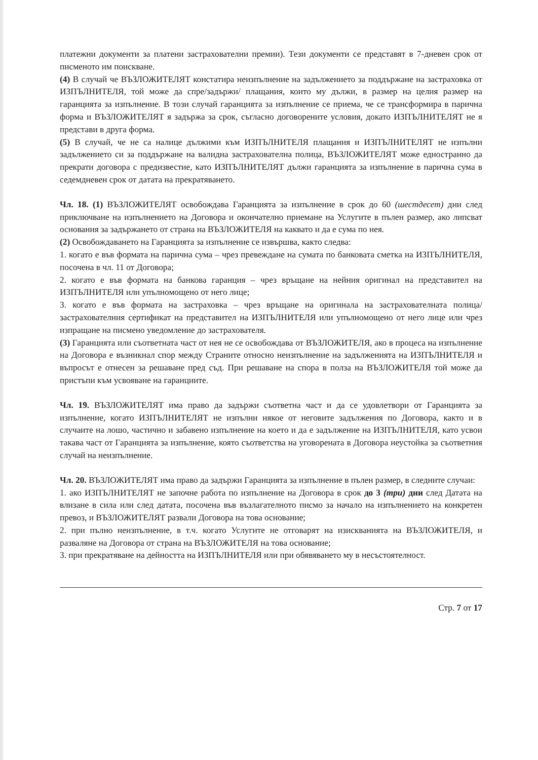платежни документи за платени застрахователни премии). Тези документи се представят в 7-дневен срок от писменото им поискване.
(4) В случай че ВЪЗЛОЖИТЕЛЯТ констатира неизпълнение на задължението за поддържане на застраховка от ИЗПЪЛНИТЕЛЯ, той може да спре/задържи/ плащания, които му дължи, в размер на целия размер на гаранцията за изпълнение. В този случай гаранцията за изпълнение се приема, че се трансформира в парична форма и ВЪЗЛОЖИТЕЛЯТ я задържа за срок, съгласно договорените условия, докато ИЗПЪЛНИТЕЛЯТ не я представи в друга форма.
(5) В случай, че не са налице дължими към ИЗПЪЛНИТЕЛЯ плащания и ИЗПЪЛНИТЕЛЯТ не изпълни задължението си за поддържане на валидна застрахователна полица, ВЪЗЛОЖИТЕЛЯТ може едностранно да прекрати договора с предизвестие, като ИЗПЪЛНИТЕЛЯТ дължи гаранцията за изпълнение в парична сума в седемдневен срок от датата на прекратяването.
Чл. 18. (1) ВЪЗЛОЖИТЕЛЯТ освобождава Гаранцията за изпълнение в срок до 60 (шестдесет) дни след приключване на изпълнението на Договора и окончателно приемане на Услугите в пълен размер, ако липсват основания за задържането от страна на ВЪЗЛОЖИТЕЛЯ на каквато и да е сума по нея.
(2) Освобождаването на Гаранцията за изпълнение се извършва, както следва:
1. когато е във формата на парична сума – чрез превеждане на сумата по банковата сметка на ИЗПЪЛНИТЕЛЯ, посочена в чл. 11 от Договора;
2. когато е във формата на банкова гаранция – чрез връщане на нейния оригинал на представител на ИЗПЪЛНИТЕЛЯ или упълномощено от него лице;
3. когато е във формата на застраховка – чрез връщане на оригинала на застрахователната полица/застрахователния сертификат на представител на ИЗПЪЛНИТЕЛЯ или упълномощено от него лице или чрез изпращане на писмено уведомление до застрахователя.
(3) Гаранцията или съответната част от нея не се освобождава от ВЪЗЛОЖИТЕЛЯ, ако в процеса на изпълнение на Договора е възникнал спор между Страните относно неизпълнение на задълженията на ИЗПЪЛНИТЕЛЯ и въпросът е отнесен за решаване пред съд. При решаване на спора в полза на ВЪЗЛОЖИТЕЛЯ той може да пристъпи към усвояване на гаранциите.
Чл. 19. ВЪЗЛОЖИТЕЛЯТ има право да задържи съответна част и да се удовлетвори от Гаранцията за изпълнение, когато ИЗПЪЛНИТЕЛЯТ не изпълни някое от неговите задължения по Договора, както и в случаите на лошо, частично и забавено изпълнение на което и да е задължение на ИЗПЪЛНИТЕЛЯ, като усвои такава част от Гаранцията за изпълнение, която съответства на уговорената в Договора неустойка за съответния случай на неизпълнение.
Чл. 20. ВЪЗЛОЖИТЕЛЯТ има право да задържи Гаранцията за изпълнение в пълен размер, в следните случаи:
1. ако ИЗПЪЛНИТЕЛЯТ не започне работа по изпълнение на Договора в срок до 3 (три) дни след Датата на влизане в сила или след датата, посочена във възлагателното писмо за начало на изпълнението на конкретен превоз, и ВЪЗЛОЖИТЕЛЯТ развали Договора на това основание;
2. при пълно неизпълнение, в т.ч. когато Услугите не отговарят на изискванията на ВЪЗЛОЖИТЕЛЯ, и разваляне на Договора от страна на ВЪЗЛОЖИТЕЛЯ на това основание;
3. при прекратяване на дейността на ИЗПЪЛНИТЕЛЯ или при обявяването му в несъстоятелност.
Стр. 7 от 17